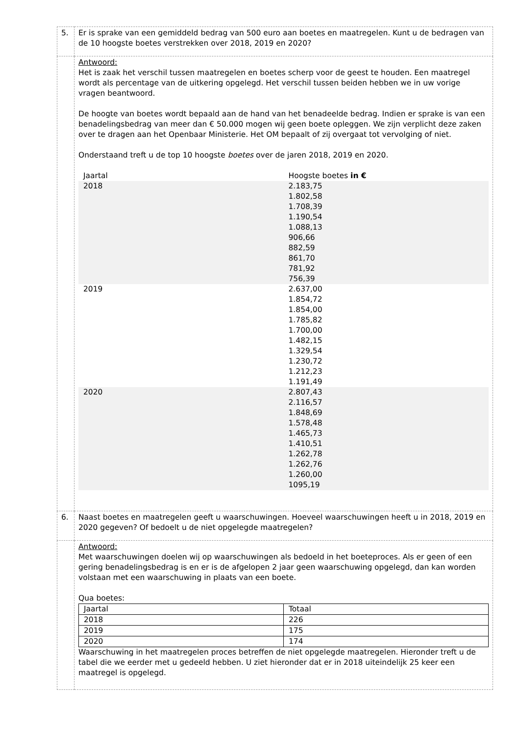| 5. | Er is sprake van een gemiddeld bedrag van 500 euro aan boetes en maatregelen. Kunt u de bedragen van de 10 hoogste boetes verstrekken over 2018, 2019 en 2020? |
| | Antwoord: Het is zaak het verschil tussen maatregelen en boetes scherp voor de geest te houden. Een maatregel wordt als percentage van de uitkering opgelegd. Het verschil tussen beiden hebben we in uw vorige vragen beantwoord. De hoogte van boetes wordt bepaald aan de hand van het benadeelde bedrag. Indien er sprake is van een benadelingsbedrag van meer dan € 50.000 mogen wij geen boete opleggen. We zijn verplicht deze zaken over te dragen aan het Openbaar Ministerie. Het OM bepaalt of zij overgaat tot vervolging of niet. Onderstaand treft u de top 10 hoogste boetes over de jaren 2018, 2019 en 2020. / Jaartal / Hoogste boetes in € / / 2018 / 2.183,75 1.802,58 1.708,39 1.190,54 1.088,13 906,66 882,59 861,70 781,92 756,39 / / 2019 / 2.637,00 1.854,72 1.854,00 1.785,82 1.700,00 1.482,15 1.329,54 1.230,72 1.212,23 1.191,49 / / 2020 / 2.807,43 2.116,57 1.848,69 1.578,48 1.465,73 1.410,51 1.262,78 1.262,76 1.260,00 1095,19 / |
| 6. | Naast boetes en maatregelen geeft u waarschuwingen. Hoeveel waarschuwingen heeft u in 2018, 2019 en 2020 gegeven? Of bedoelt u de niet opgelegde maatregelen? |
| | Antwoord: Met waarschuwingen doelen wij op waarschuwingen als bedoeld in het boeteproces. Als er geen of een gering benadelingsbedrag is en er is de afgelopen 2 jaar geen waarschuwing opgelegd, dan kan worden volstaan met een waarschuwing in plaats van een boete. Qua boetes: / Jaartal / Totaal / / 2018 / 226 / / 2019 / 175 / / 2020 / 174 / Waarschuwing in het maatregelen proces betreffen de niet opgelegde maatregelen. Hieronder treft u de tabel die we eerder met u gedeeld hebben. U ziet hieronder dat er in 2018 uiteindelijk 25 keer een maatregel is opgelegd. |